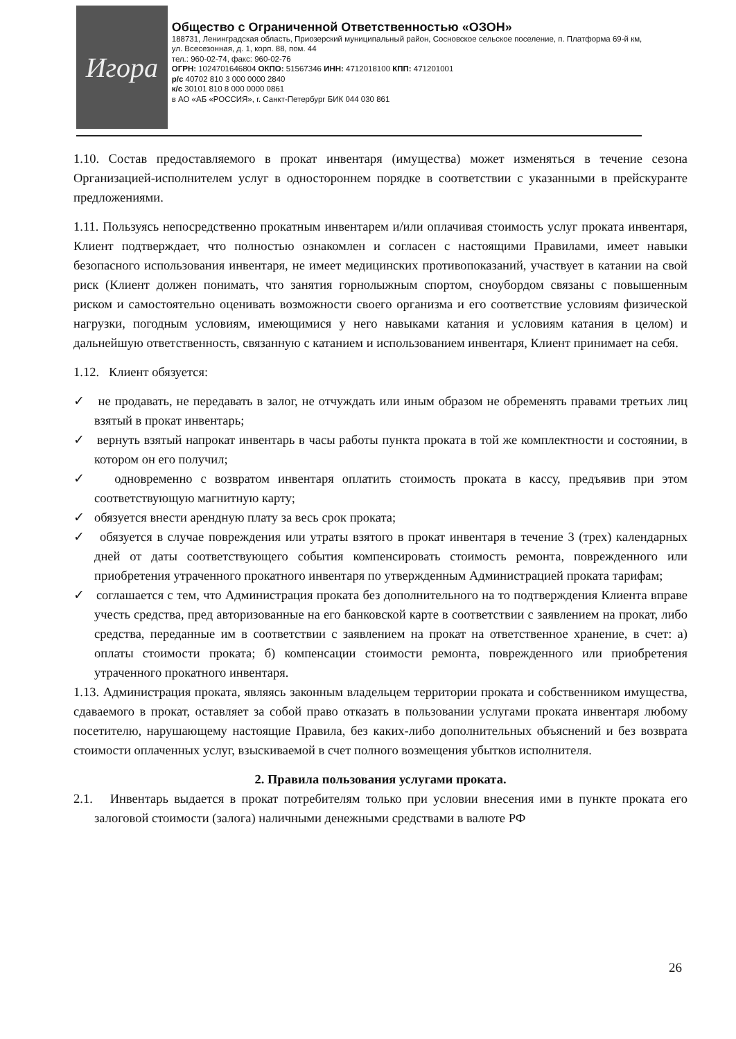Игора
Общество с Ограниченной Ответственностью «ОЗОН»
188731, Ленинградская область, Приозерский муниципальный район, Сосновское сельское поселение, п. Платформа 69-й км, ул. Всесезонная, д. 1, корп. 88, пом. 44
тел.: 960-02-74, факс: 960-02-76
ОГРН: 1024701646804 ОКПО: 51567346 ИНН: 4712018100 КПП: 471201001
р/с 40702 810 3 000 0000 2840
к/с 30101 810 8 000 0000 0861
в АО «АБ «РОССИЯ», г. Санкт-Петербург БИК 044 030 861
1.10. Состав предоставляемого в прокат инвентаря (имущества) может изменяться в течение сезона Организацией-исполнителем услуг в одностороннем порядке в соответствии с указанными в прейскуранте предложениями.
1.11. Пользуясь непосредственно прокатным инвентарем и/или оплачивая стоимость услуг проката инвентаря, Клиент подтверждает, что полностью ознакомлен и согласен с настоящими Правилами, имеет навыки безопасного использования инвентаря, не имеет медицинских противопоказаний, участвует в катании на свой риск (Клиент должен понимать, что занятия горнолыжным спортом, сноубордом связаны с повышенным риском и самостоятельно оценивать возможности своего организма и его соответствие условиям физической нагрузки, погодным условиям, имеющимися у него навыками катания и условиям катания в целом) и дальнейшую ответственность, связанную с катанием и использованием инвентаря, Клиент принимает на себя.
1.12. Клиент обязуется:
✓ не продавать, не передавать в залог, не отчуждать или иным образом не обременять правами третьих лиц взятый в прокат инвентарь;
✓ вернуть взятый напрокат инвентарь в часы работы пункта проката в той же комплектности и состоянии, в котором он его получил;
✓ одновременно с возвратом инвентаря оплатить стоимость проката в кассу, предъявив при этом соответствующую магнитную карту;
✓ обязуется внести арендную плату за весь срок проката;
✓ обязуется в случае повреждения или утраты взятого в прокат инвентаря в течение 3 (трех) календарных дней от даты соответствующего события компенсировать стоимость ремонта, поврежденного или приобретения утраченного прокатного инвентаря по утвержденным Администрацией проката тарифам;
✓ соглашается с тем, что Администрация проката без дополнительного на то подтверждения Клиента вправе учесть средства, пред авторизованные на его банковской карте в соответствии с заявлением на прокат, либо средства, переданные им в соответствии с заявлением на прокат на ответственное хранение, в счет: а) оплаты стоимости проката; б) компенсации стоимости ремонта, поврежденного или приобретения утраченного прокатного инвентаря.
1.13. Администрация проката, являясь законным владельцем территории проката и собственником имущества, сдаваемого в прокат, оставляет за собой право отказать в пользовании услугами проката инвентаря любому посетителю, нарушающему настоящие Правила, без каких-либо дополнительных объяснений и без возврата стоимости оплаченных услуг, взыскиваемой в счет полного возмещения убытков исполнителя.
2. Правила пользования услугами проката.
2.1. Инвентарь выдается в прокат потребителям только при условии внесения ими в пункте проката его залоговой стоимости (залога) наличными денежными средствами в валюте РФ
26